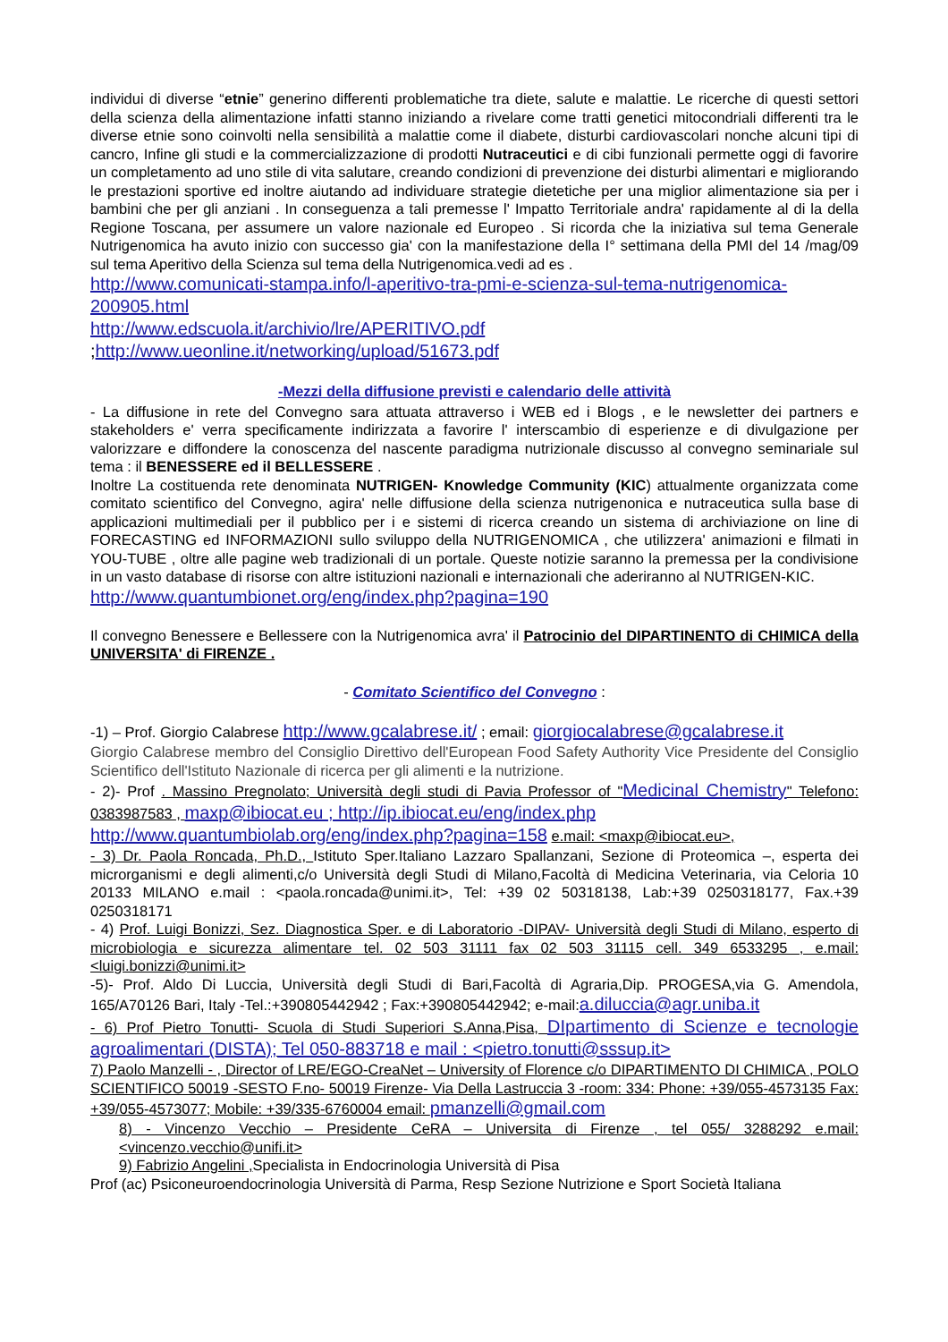individui di diverse “etnie” generino differenti problematiche tra diete, salute e malattie. Le ricerche di questi settori della scienza della alimentazione infatti stanno iniziando a rivelare come tratti genetici mitocondriali differenti tra le diverse etnie sono coinvolti nella sensibilità a malattie come il diabete, disturbi cardiovascolari nonche alcuni tipi di cancro, Infine gli studi e la commercializzazione di prodotti Nutraceutici e di cibi funzionali permette oggi di favorire un completamento ad uno stile di vita salutare, creando condizioni di prevenzione dei disturbi alimentari e migliorando le prestazioni sportive ed inoltre aiutando ad individuare strategie dietetiche per una miglior alimentazione sia per i bambini che per gli anziani . In conseguenza a tali premesse l' Impatto Territoriale andra' rapidamente al di la della Regione Toscana, per assumere un valore nazionale ed Europeo . Si ricorda che la iniziativa sul tema Generale Nutrigenomica ha avuto inizio con successo gia' con la manifestazione della I° settimana della PMI del 14 /mag/09 sul tema Aperitivo della Scienza sul tema della Nutrigenomica.vedi ad es .
http://www.comunicati-stampa.info/l-aperitivo-tra-pmi-e-scienza-sul-tema-nutrigenomica-200905.html
http://www.edscuola.it/archivio/lre/APERITIVO.pdf
;http://www.ueonline.it/networking/upload/51673.pdf
-Mezzi della diffusione previsti e calendario delle attività
- La diffusione in rete del Convegno sara attuata attraverso i WEB ed i Blogs , e le newsletter dei partners e stakeholders e' verra specificamente indirizzata a favorire l' interscambio di esperienze e di divulgazione per valorizzare e diffondere la conoscenza del nascente paradigma nutrizionale discusso al convegno seminariale sul tema : il BENESSERE ed il BELLESSERE .
Inoltre La costituenda rete denominata NUTRIGEN- Knowledge Community (KIC) attualmente organizzata come comitato scientifico del Convegno, agira' nelle diffusione della scienza nutrigenonica e nutraceutica sulla base di applicazioni multimediali per il pubblico per i e sistemi di ricerca creando un sistema di archiviazione on line di FORECASTING ed INFORMAZIONI sullo sviluppo della NUTRIGENOMICA , che utilizzera' animazioni e filmati in YOU-TUBE , oltre alle pagine web tradizionali di un portale. Queste notizie saranno la premessa per la condivisione in un vasto database di risorse con altre istituzioni nazionali e internazionali che aderiranno al NUTRIGEN-KIC.
http://www.quantumbionet.org/eng/index.php?pagina=190
Il convegno Benessere e Bellessere con la Nutrigenomica avra' il Patrocinio del DIPARTINENTO di CHIMICA della UNIVERSITA' di FIRENZE .
- Comitato Scientifico del Convegno :
-1) – Prof. Giorgio Calabrese http://www.gcalabrese.it/ ; email: giorgiocalabrese@gcalabrese.it
Giorgio Calabrese membro del Consiglio Direttivo dell'European Food Safety Authority Vice Presidente del Consiglio Scientifico dell'Istituto Nazionale di ricerca per gli alimenti e la nutrizione.
- 2)- Prof . Massino Pregnolato; Università degli studi di Pavia Professor of "Medicinal Chemistry" Telefono: 0383987583 , maxp@ibiocat.eu ; http://ip.ibiocat.eu/eng/index.php
http://www.quantumbiolab.org/eng/index.php?pagina=158 e.mail: <maxp@ibiocat.eu>,
- 3) Dr. Paola Roncada, Ph.D., Istituto Sper.Italiano Lazzaro Spallanzani, Sezione di Proteomica –, esperta dei microrganismi e degli alimenti,c/o Università degli Studi di Milano,Facoltà di Medicina Veterinaria, via Celoria 10 20133 MILANO e.mail : <paola.roncada@unimi.it>, Tel: +39 02 50318138, Lab:+39 0250318177, Fax.+39 0250318171
- 4) Prof. Luigi Bonizzi, Sez. Diagnostica Sper. e di Laboratorio -DIPAV- Università degli Studi di Milano, esperto di microbiologia e sicurezza alimentare tel. 02 503 31111 fax 02 503 31115 cell. 349 6533295 , e.mail: <luigi.bonizzi@unimi.it>
-5)- Prof. Aldo Di Luccia, Università degli Studi di Bari,Facoltà di Agraria,Dip. PROGESA,via G. Amendola, 165/A70126 Bari, Italy -Tel.:+390805442942 ; Fax:+390805442942; e-mail:a.diluccia@agr.uniba.it
- 6) Prof Pietro Tonutti- Scuola di Studi Superiori S.Anna,Pisa, DIpartimento di Scienze e tecnologie agroalimentari (DISTA); Tel 050-883718 e mail : <pietro.tonutti@sssup.it>
7) Paolo Manzelli - , Director of LRE/EGO-CreaNet – University of Florence c/o DIPARTIMENTO DI CHIMICA , POLO SCIENTIFICO 50019 -SESTO F.no- 50019 Firenze- Via Della Lastruccia 3 -room: 334: Phone: +39/055-4573135 Fax: +39/055-4573077; Mobile: +39/335-6760004 email: pmanzelli@gmail.com
8) - Vincenzo Vecchio – Presidente CeRA – Universita di Firenze , tel 055/ 3288292 e.mail: <vincenzo.vecchio@unifi.it>
9) Fabrizio Angelini , Specialista in Endocrinologia Università di Pisa
Prof (ac) Psiconeuroendocrinologia Università di Parma, Resp Sezione Nutrizione e Sport Società Italiana